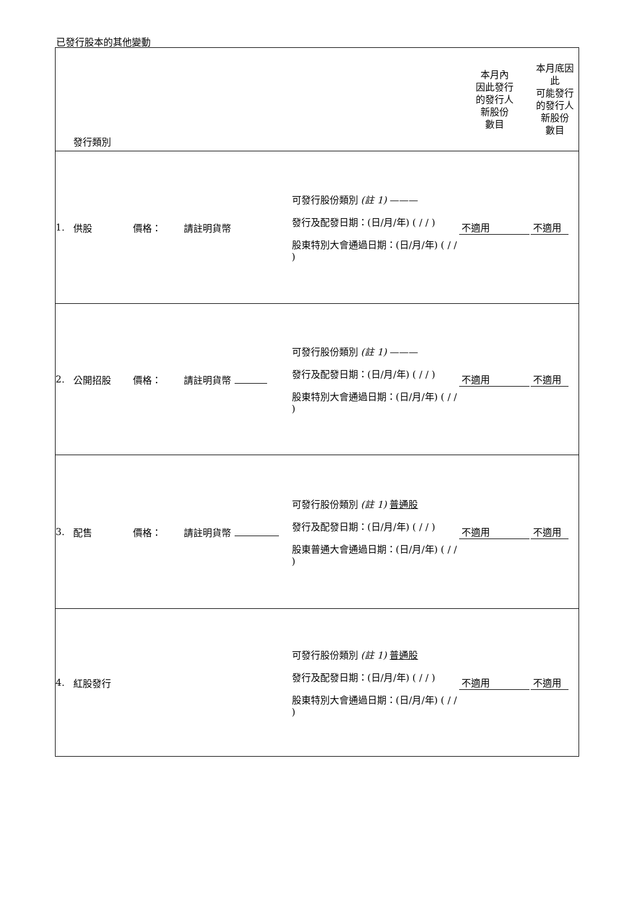已發行股本的其他變動
| | 發行類別 | | | | 本月內 因此發行 的發行人 新股份 數目 | 本月底因 此 可能發行 的發行人 新股份 數目 |
| 1. | 供股 | 價格： | 請註明貨幣 | 可發行股份類別 (註 1) ——— 發行及配發日期：(日/月/年) ( / / ) 股東特別大會通過日期：(日/月/年) ( / / ) | 不適用 | 不適用 |
| 2. | 公開招股 | 價格： | 請註明貨幣 | 可發行股份類別 (註 1) ——— 發行及配發日期：(日/月/年) ( / / ) 股東特別大會通過日期：(日/月/年) ( / / ) | 不適用 | 不適用 |
| 3. | 配售 | 價格： | 請註明貨幣 | 可發行股份類別 (註 1) 普通股 發行及配發日期：(日/月/年) ( / / ) 股東普通大會通過日期：(日/月/年) ( / / ) | 不適用 | 不適用 |
| 4. | 紅股發行 | | | 可發行股份類別 (註 1) 普通股 發行及配發日期：(日/月/年) ( / / ) 股東特別大會通過日期：(日/月/年) ( / / ) | 不適用 | 不適用 |